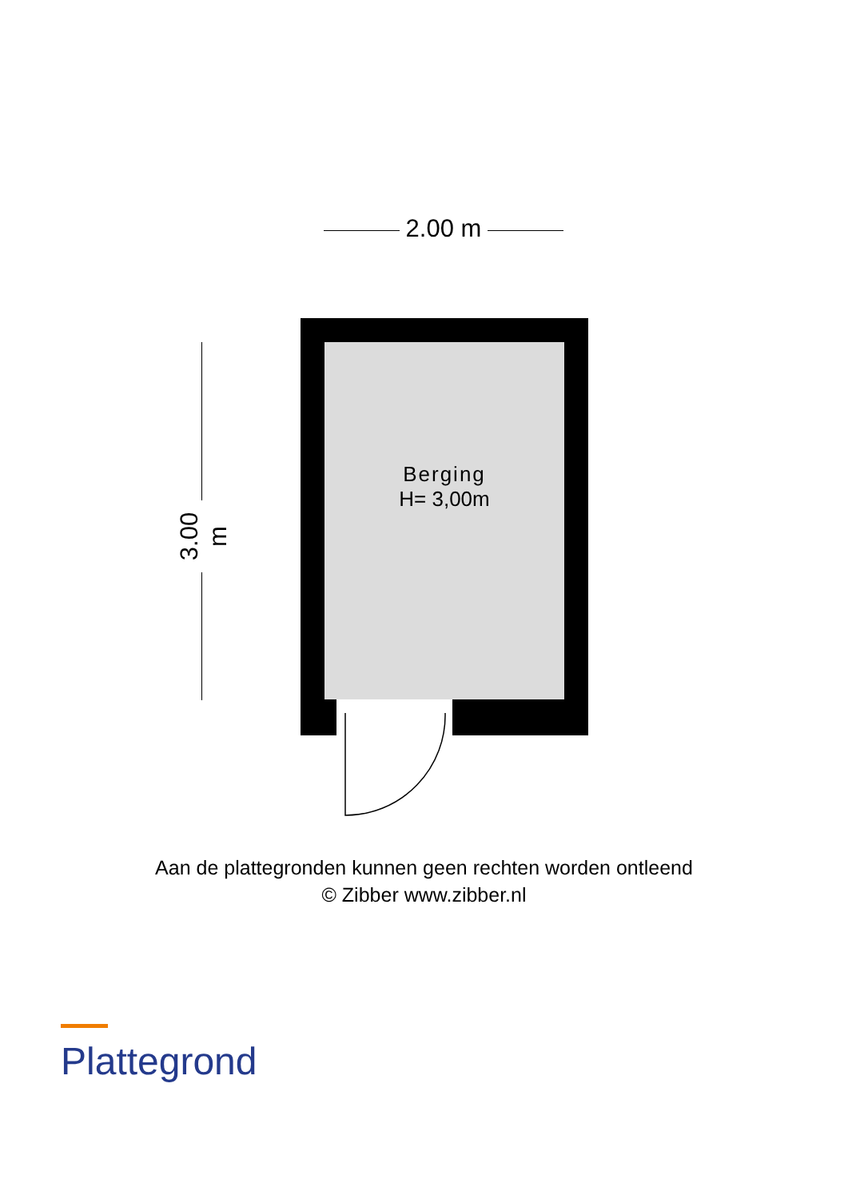2.00 m
3.00 m
Berging
H= 3,00m
Aan de plattegronden kunnen geen rechten worden ontleend
© Zibber www.zibber.nl
Plattegrond